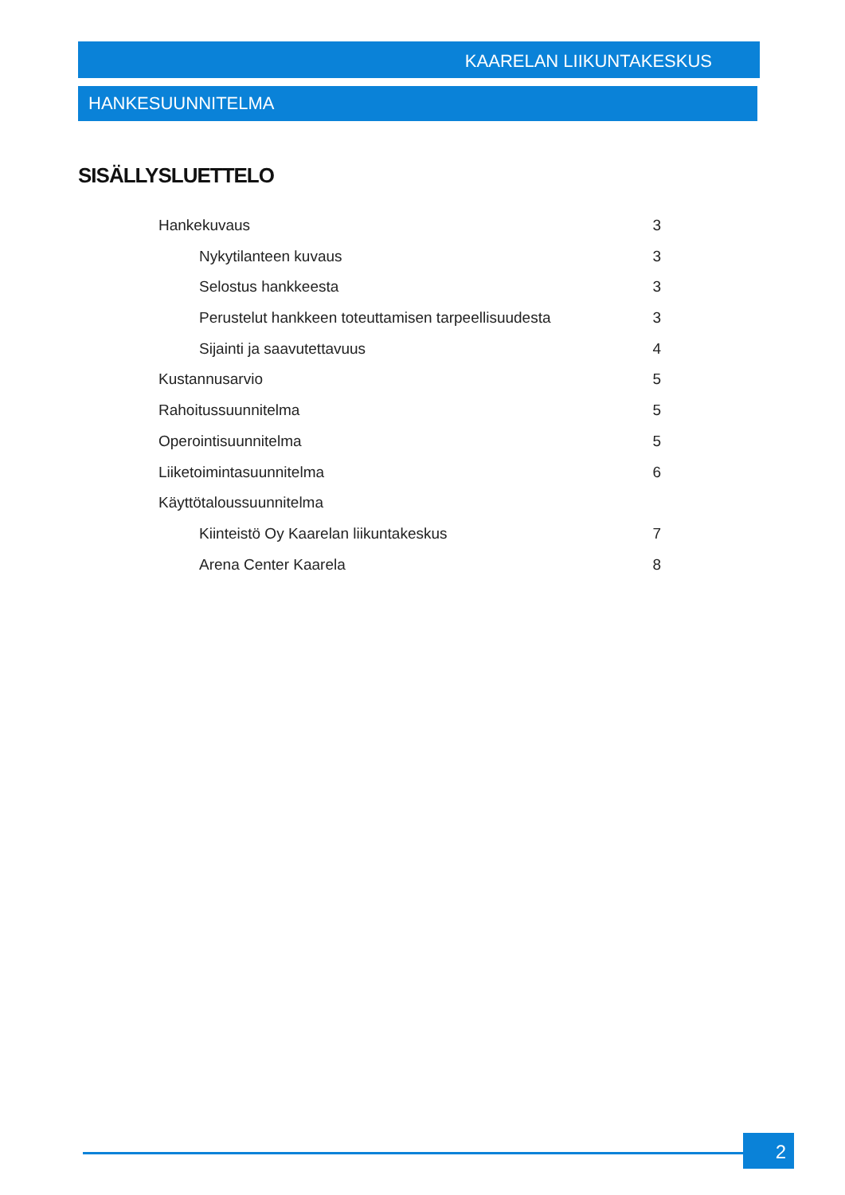KAARELAN LIIKUNTAKESKUS
HANKESUUNNITELMA
SISÄLLYSLUETTELO
Hankekuvaus 3
Nykytilanteen kuvaus 3
Selostus hankkeesta 3
Perustelut hankkeen toteuttamisen tarpeellisuudesta 3
Sijainti ja saavutettavuus 4
Kustannusarvio 5
Rahoitussuunnitelma 5
Operointisuunnitelma 5
Liiketoimintasuunnitelma 6
Käyttötaloussuunnitelma
Kiinteistö Oy Kaarelan liikuntakeskus 7
Arena Center Kaarela 8
2